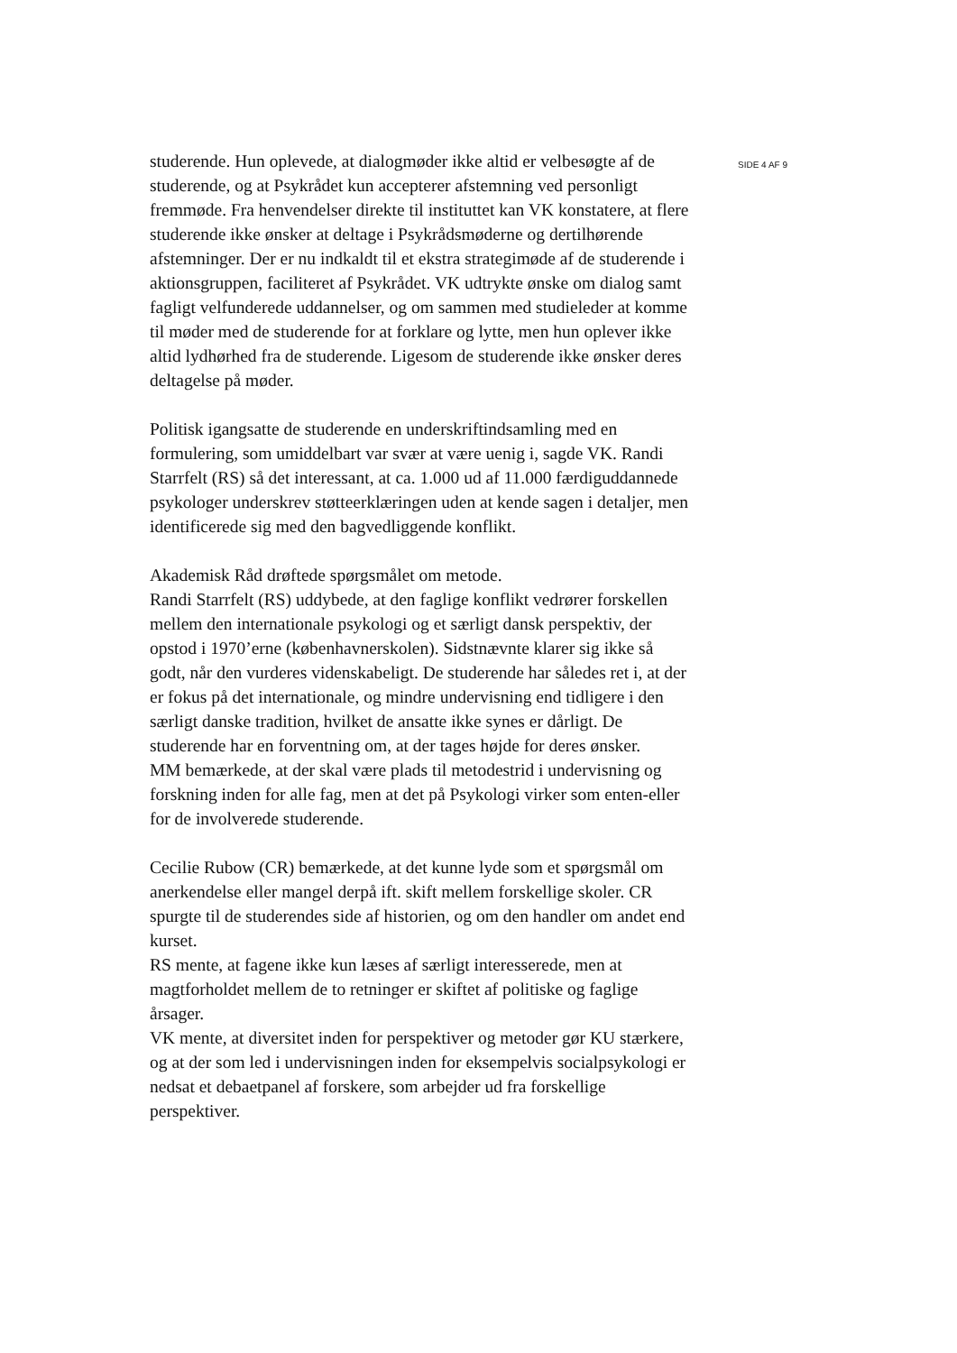studerende. Hun oplevede, at dialogmøder ikke altid er velbesøgte af de studerende, og at Psykrådet kun accepterer afstemning ved personligt fremmøde. Fra henvendelser direkte til instituttet kan VK konstatere, at flere studerende ikke ønsker at deltage i Psykrådsmøderne og dertilhørende afstemninger. Der er nu indkaldt til et ekstra strategimøde af de studerende i aktionsgruppen, faciliteret af Psykrådet. VK udtrykte ønske om dialog samt fagligt velfunderede uddannelser, og om sammen med studieleder at komme til møder med de studerende for at forklare og lytte, men hun oplever ikke altid lydhørhed fra de studerende. Ligesom de studerende ikke ønsker deres deltagelse på møder.
Politisk igangsatte de studerende en underskriftindsamling med en formulering, som umiddelbart var svær at være uenig i, sagde VK. Randi Starrfelt (RS) så det interessant, at ca. 1.000 ud af 11.000 færdiguddannede psykologer underskrev støtteerklæringen uden at kende sagen i detaljer, men identificerede sig med den bagvedliggende konflikt.
Akademisk Råd drøftede spørgsmålet om metode.
Randi Starrfelt (RS) uddybede, at den faglige konflikt vedrører forskellen mellem den internationale psykologi og et særligt dansk perspektiv, der opstod i 1970’erne (københavnerskolen). Sidstnævnte klarer sig ikke så godt, når den vurderes videnskabeligt. De studerende har således ret i, at der er fokus på det internationale, og mindre undervisning end tidligere i den særligt danske tradition, hvilket de ansatte ikke synes er dårligt. De studerende har en forventning om, at der tages højde for deres ønsker.
MM bemærkede, at der skal være plads til metodestrid i undervisning og forskning inden for alle fag, men at det på Psykologi virker som enten-eller for de involverede studerende.
Cecilie Rubow (CR) bemærkede, at det kunne lyde som et spørgsmål om anerkendelse eller mangel derpå ift. skift mellem forskellige skoler. CR spurgte til de studerendes side af historien, og om den handler om andet end kurset.
RS mente, at fagene ikke kun læses af særligt interesserede, men at magtforholdet mellem de to retninger er skiftet af politiske og faglige årsager.
VK mente, at diversitet inden for perspektiver og metoder gør KU stærkere, og at der som led i undervisningen inden for eksempelvis socialpsykologi er nedsat et debaetpanel af forskere, som arbejder ud fra forskellige perspektiver.
SIDE 4 AF 9